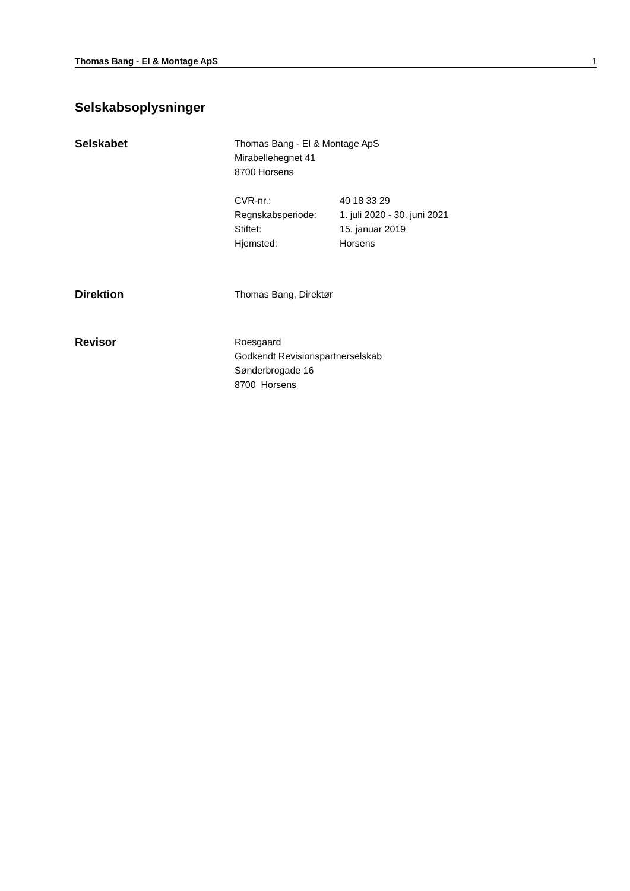Thomas Bang - El & Montage ApS 1
Selskabsoplysninger
Selskabet
Thomas Bang - El & Montage ApS
Mirabellehegnet 41
8700 Horsens
CVR-nr.: 40 18 33 29
Regnskabsperiode: 1. juli 2020 - 30. juni 2021
Stiftet: 15. januar 2019
Hjemsted: Horsens
Direktion
Thomas Bang, Direktør
Revisor
Roesgaard
Godkendt Revisionspartnerselskab
Sønderbrogade 16
8700 Horsens